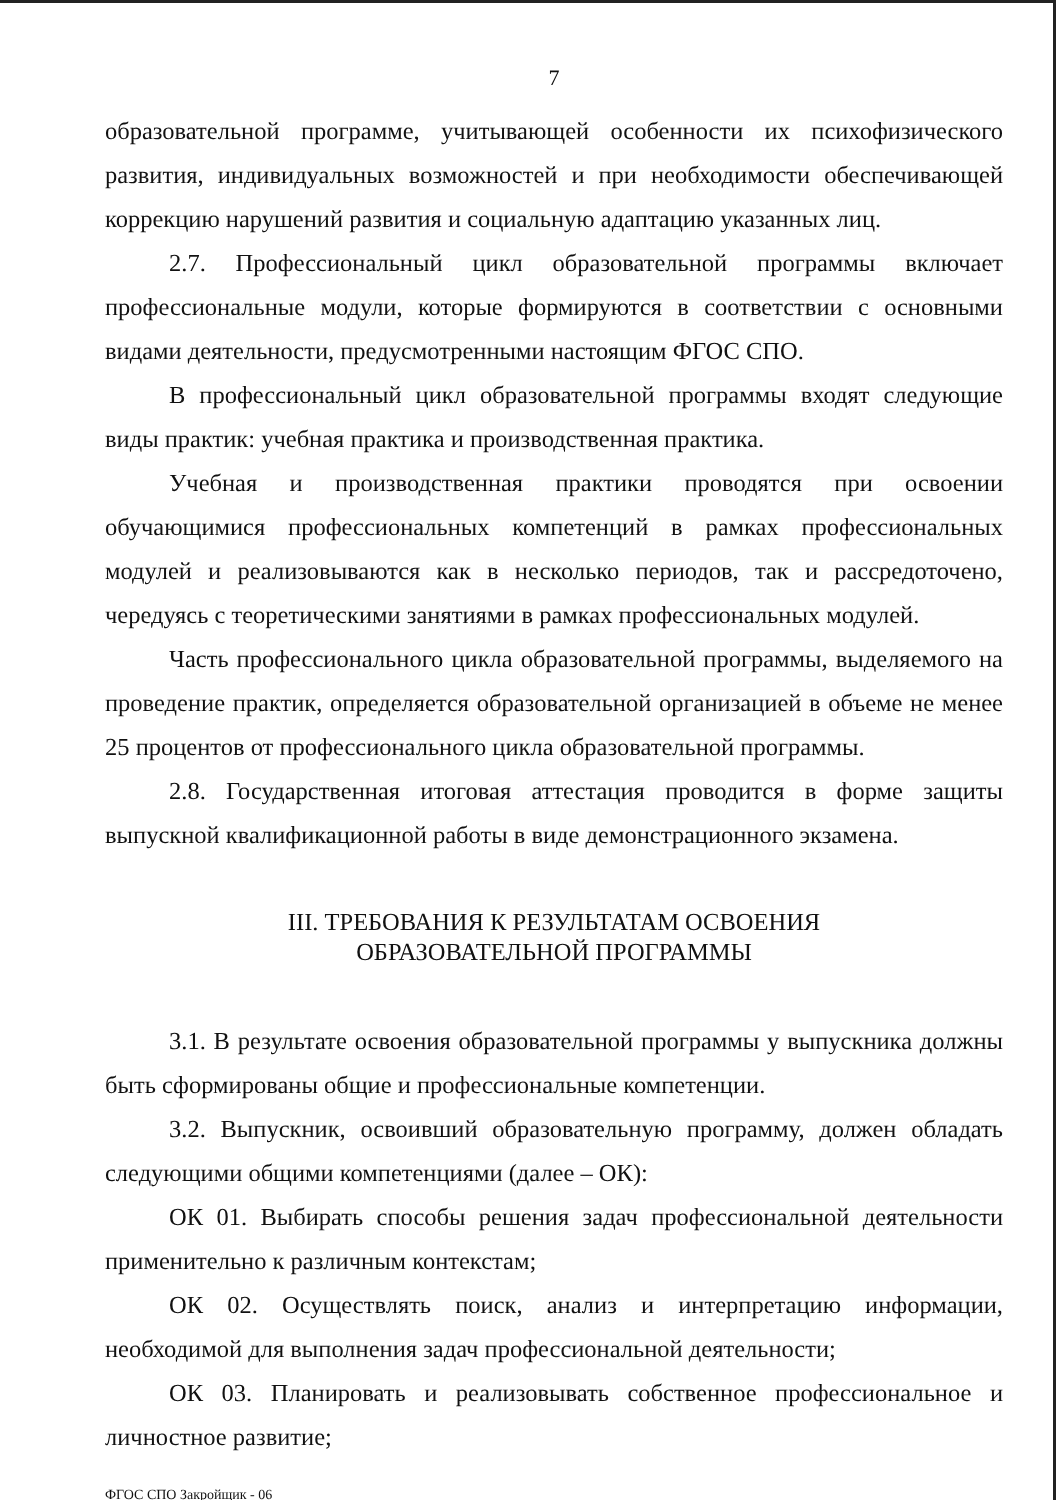7
образовательной программе, учитывающей особенности их психофизического развития, индивидуальных возможностей и при необходимости обеспечивающей коррекцию нарушений развития и социальную адаптацию указанных лиц.
2.7. Профессиональный цикл образовательной программы включает профессиональные модули, которые формируются в соответствии с основными видами деятельности, предусмотренными настоящим ФГОС СПО.
В профессиональный цикл образовательной программы входят следующие виды практик: учебная практика и производственная практика.
Учебная и производственная практики проводятся при освоении обучающимися профессиональных компетенций в рамках профессиональных модулей и реализовываются как в несколько периодов, так и рассредоточено, чередуясь с теоретическими занятиями в рамках профессиональных модулей.
Часть профессионального цикла образовательной программы, выделяемого на проведение практик, определяется образовательной организацией в объеме не менее 25 процентов от профессионального цикла образовательной программы.
2.8. Государственная итоговая аттестация проводится в форме защиты выпускной квалификационной работы в виде демонстрационного экзамена.
III. ТРЕБОВАНИЯ К РЕЗУЛЬТАТАМ ОСВОЕНИЯ
ОБРАЗОВАТЕЛЬНОЙ ПРОГРАММЫ
3.1. В результате освоения образовательной программы у выпускника должны быть сформированы общие и профессиональные компетенции.
3.2. Выпускник, освоивший образовательную программу, должен обладать следующими общими компетенциями (далее – ОК):
ОК 01. Выбирать способы решения задач профессиональной деятельности применительно к различным контекстам;
ОК 02. Осуществлять поиск, анализ и интерпретацию информации, необходимой для выполнения задач профессиональной деятельности;
ОК 03. Планировать и реализовывать собственное профессиональное и личностное развитие;
ФГОС СПО Закройщик - 06